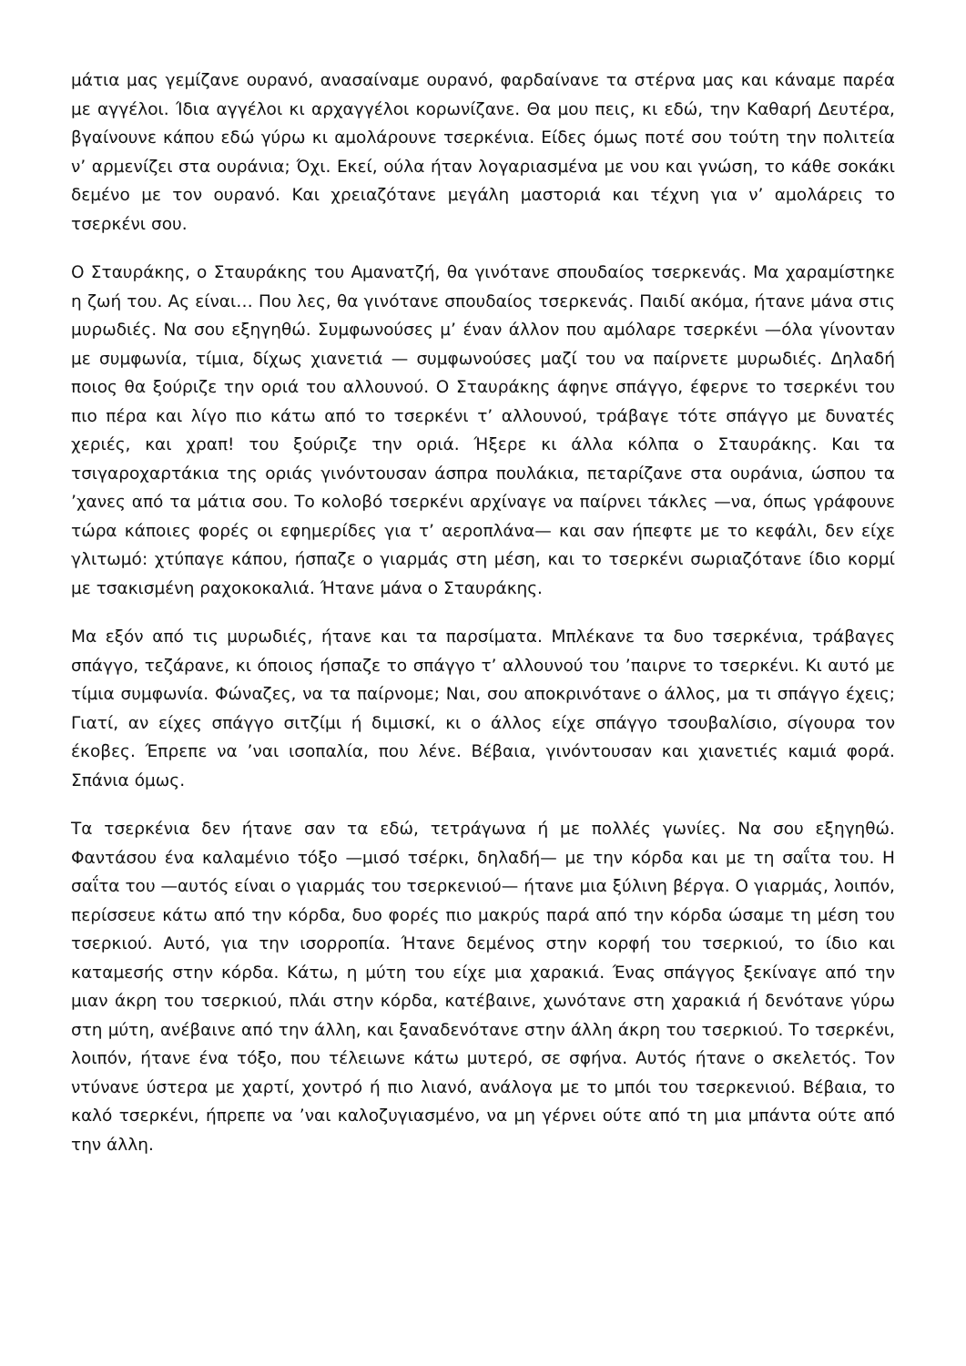μάτια μας γεμίζανε ουρανό, ανασαίναμε ουρανό, φαρδαίνανε τα στέρνα μας και κάναμε παρέα με αγγέλοι. Ίδια αγγέλοι κι αρχαγγέλοι κορωνίζανε. Θα μου πεις, κι εδώ, την Καθαρή Δευτέρα, βγαίνουνε κάπου εδώ γύρω κι αμολάρουνε τσερκένια. Είδες όμως ποτέ σου τούτη την πολιτεία ν’ αρμενίζει στα ουράνια; Όχι. Εκεί, ούλα ήταν λογαριασμένα με νου και γνώση, το κάθε σοκάκι δεμένο με τον ουρανό. Και χρειαζότανε μεγάλη μαστοριά και τέχνη για ν’ αμολάρεις το τσερκένι σου.
Ο Σταυράκης, ο Σταυράκης του Αμανατζή, θα γινότανε σπουδαίος τσερκενάς. Μα χαραμίστηκε η ζωή του. Ας είναι… Που λες, θα γινότανε σπουδαίος τσερκενάς. Παιδί ακόμα, ήτανε μάνα στις μυρωδιές. Να σου εξηγηθώ. Συμφωνούσες μ’ έναν άλλον που αμόλαρε τσερκένι —όλα γίνονταν με συμφωνία, τίμια, δίχως χιανετιά — συμφωνούσες μαζί του να παίρνετε μυρωδιές. Δηλαδή ποιος θα ξούριζε την οριά του αλλουνού. Ο Σταυράκης άφηνε σπάγγο, έφερνε το τσερκένι του πιο πέρα και λίγο πιο κάτω από το τσερκένι τ’ αλλουνού, τράβαγε τότε σπάγγο με δυνατές χεριές, και χραπ! του ξούριζε την οριά. Ήξερε κι άλλα κόλπα ο Σταυράκης. Και τα τσιγαροχαρτάκια της οριάς γινόντουσαν άσπρα πουλάκια, πεταρίζανε στα ουράνια, ώσπου τα ’χανες από τα μάτια σου. Το κολοβό τσερκένι αρχίναγε να παίρνει τάκλες —να, όπως γράφουνε τώρα κάποιες φορές οι εφημερίδες για τ’ αεροπλάνα— και σαν ήπεφτε με το κεφάλι, δεν είχε γλιτωμό: χτύπαγε κάπου, ήσπαζε ο γιαρμάς στη μέση, και το τσερκένι σωριαζότανε ίδιο κορμί με τσακισμένη ραχοκοκαλιά. Ήτανε μάνα ο Σταυράκης.
Μα εξόν από τις μυρωδιές, ήτανε και τα παρσίματα. Μπλέκανε τα δυο τσερκένια, τράβαγες σπάγγο, τεζάρανε, κι όποιος ήσπαζε το σπάγγο τ’ αλλουνού του ’παιρνε το τσερκένι. Κι αυτό με τίμια συμφωνία. Φώναζες, να τα παίρνομε; Ναι, σου αποκρινότανε ο άλλος, μα τι σπάγγο έχεις; Γιατί, αν είχες σπάγγο σιτζίμι ή διμισκί, κι ο άλλος είχε σπάγγο τσουβαλίσιο, σίγουρα τον έκοβες. Έπρεπε να ’ναι ισοπαλία, που λένε. Βέβαια, γινόντουσαν και χιανετιές καμιά φορά. Σπάνια όμως.
Τα τσερκένια δεν ήτανε σαν τα εδώ, τετράγωνα ή με πολλές γωνίες. Να σου εξηγηθώ. Φαντάσου ένα καλαμένιο τόξο —μισό τσέρκι, δηλαδή— με την κόρδα και με τη σαΐτα του. Η σαΐτα του —αυτός είναι ο γιαρμάς του τσερκενιού— ήτανε μια ξύλινη βέργα. Ο γιαρμάς, λοιπόν, περίσσευε κάτω από την κόρδα, δυο φορές πιο μακρύς παρά από την κόρδα ώσαμε τη μέση του τσερκιού. Αυτό, για την ισορροπία. Ήτανε δεμένος στην κορφή του τσερκιού, το ίδιο και καταμεσής στην κόρδα. Κάτω, η μύτη του είχε μια χαρακιά. Ένας σπάγγος ξεκίναγε από την μιαν άκρη του τσερκιού, πλάι στην κόρδα, κατέβαινε, χωνότανε στη χαρακιά ή δενότανε γύρω στη μύτη, ανέβαινε από την άλλη, και ξαναδενότανε στην άλλη άκρη του τσερκιού. Το τσερκένι, λοιπόν, ήτανε ένα τόξο, που τέλειωνε κάτω μυτερό, σε σφήνα. Αυτός ήτανε ο σκελετός. Τον ντύνανε ύστερα με χαρτί, χοντρό ή πιο λιανό, ανάλογα με το μπόι του τσερκενιού. Βέβαια, το καλό τσερκένι, ήπρεπε να ’ναι καλοζυγιασμένο, να μη γέρνει ούτε από τη μια μπάντα ούτε από την άλλη.